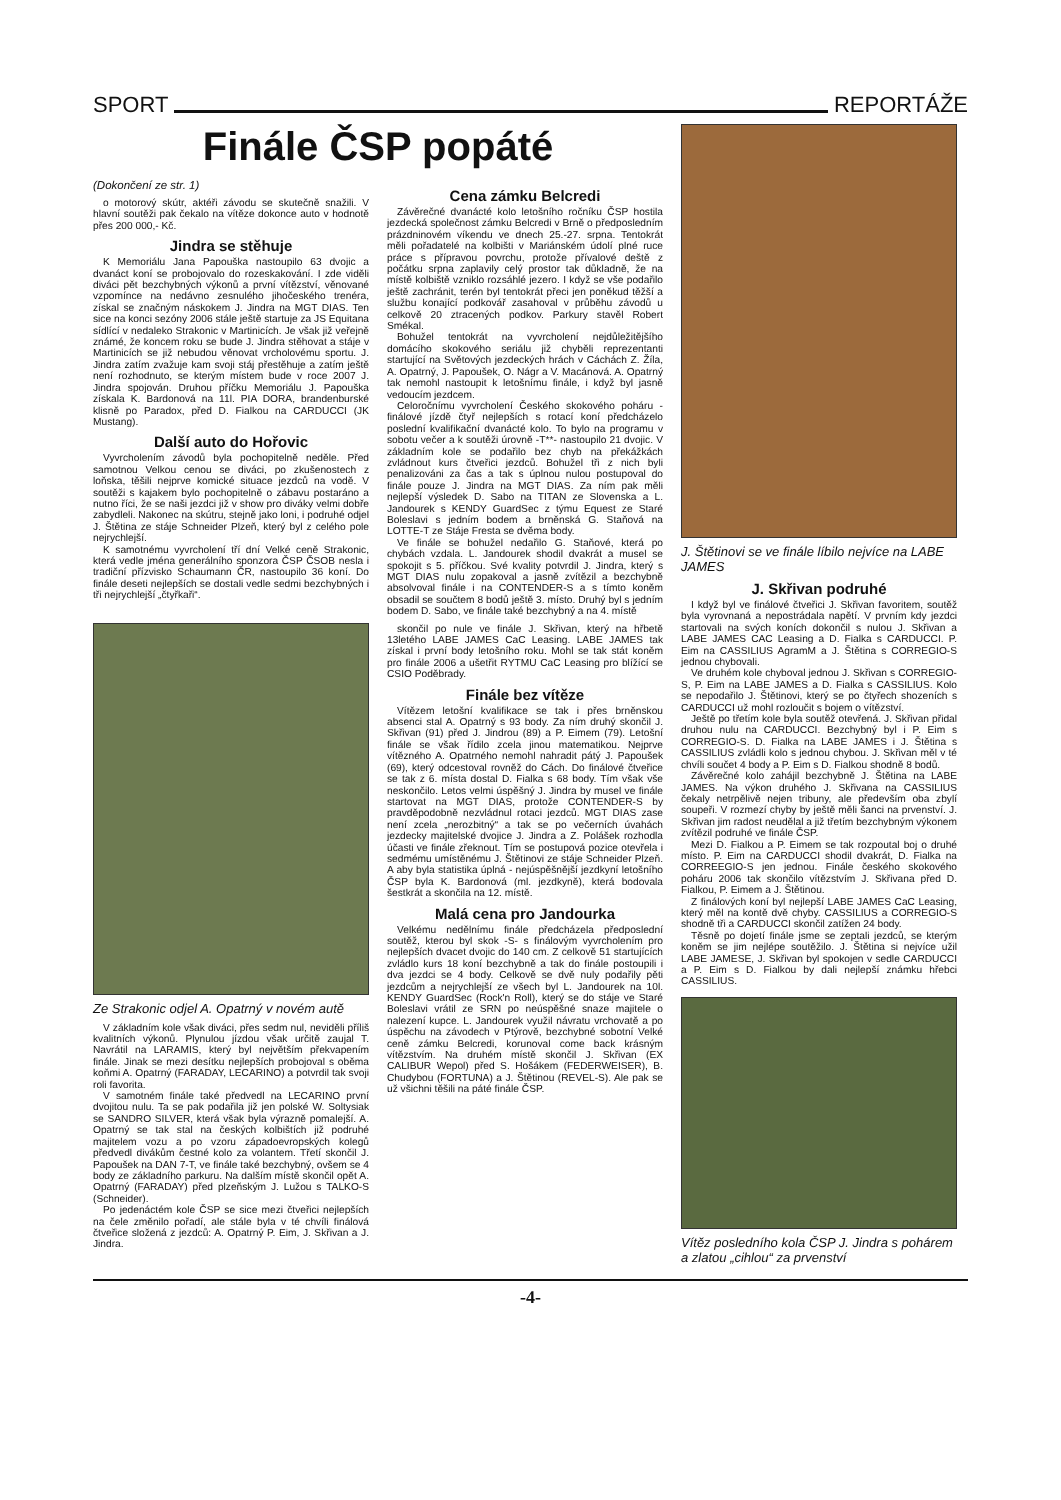SPORT REPORTÁŽE
Finále ČSP popáté
(Dokončení ze str. 1)
o motorový skútr, aktéři závodu se skutečně snažili. V hlavní soutěži pak čekalo na vítěze dokonce auto v hodnotě přes 200 000,- Kč.
Jindra se stěhuje
K Memoriálu Jana Papouška nastoupilo 63 dvojic a dvanáct koní se probojovalo do rozeskakování. I zde viděli diváci pět bezchybných výkonů a první vítězství, věnované vzpomínce na nedávno zesnulého jihočeského trenéra, získal se značným náskokem J. Jindra na MGT DIAS. Ten sice na konci sezóny 2006 stále ještě startuje za JS Equitana sídlící v nedaleko Strakonic v Martinicích. Je však již veřejně známé, že koncem roku se bude J. Jindra stěhovat a stáje v Martinicích se již nebudou věnovat vrcholovému sportu. J. Jindra zatím zvažuje kam svoji stáj přestěhuje a zatím ještě není rozhodnuto, se kterým místem bude v roce 2007 J. Jindra spojován. Druhou příčku Memoriálu J. Papouška získala K. Bardonová na 11l. PIA DORA, brandenburské klisně po Paradox, před D. Fialkou na CARDUCCI (JK Mustang).
Další auto do Hořovic
Vyvrcholením závodů byla pochopitelně neděle. Před samotnou Velkou cenou se diváci, po zkušenostech z loňska, těšili nejprve komické situace jezdců na vodě. V soutěži s kajakem bylo pochopitelně o zábavu postaráno a nutno říci, že se naši jezdci již v show pro diváky velmi dobře zabydleli. Nakonec na skútru, stejně jako loni, i podruhé odjel J. Štětina ze stáje Schneider Plzeň, který byl z celého pole nejrychlejší.
K samotnému vyvrcholení tří dní Velké ceně Strakonic, která vedle jména generálního sponzora ČSP ČSOB nesla i tradiční přízvisko Schaumann ČR, nastoupilo 36 koní. Do finále deseti nejlepších se dostali vedle sedmi bezchybných i tři nejrychlejší „čtyřkaři“.
Cena zámku Belcredi
Závěrečné dvanácté kolo letošního ročníku ČSP hostila jezdecká společnost zámku Belcredi v Brně o předposledním prázdninovém víkendu ve dnech 25.-27. srpna. Tentokrát měli pořadatelé na kolbišti v Mariánském údolí plné ruce práce s přípravou povrchu, protože přívalové deště z počátku srpna zaplavily celý prostor tak důkladně, že na místě kolbiště vzniklo rozsáhlé jezero. I když se vše podařilo ještě zachránit, terén byl tentokrát přeci jen poněkud těžší a službu konající podkovář zasahoval v průběhu závodů u celkově 20 ztracených podkov. Parkury stavěl Robert Smékal.
Bohužel tentokrát na vyvrcholení nejdůležitějšího domácího skokového seriálu již chyběli reprezentanti startující na Světových jezdeckých hrách v Cáchách Z. Žíla, A. Opatrný, J. Papoušek, O. Nágr a V. Macánová. A. Opatrný tak nemohl nastoupit k letošnímu finále, i když byl jasně vedoucím jezdcem.
Celoročnímu vyvrcholení Českého skokového poháru - finálové jízdě čtyř nejlepších s rotací koní předcházelo poslední kvalifikační dvanácté kolo. To bylo na programu v sobotu večer a k soutěži úrovně -T**- nastoupilo 21 dvojic. V základním kole se podařilo bez chyb na překážkách zvládnout kurs čtveřici jezdců. Bohužel tři z nich byli penalizováni za čas a tak s úplnou nulou postupoval do finále pouze J. Jindra na MGT DIAS. Za ním pak měli nejlepší výsledek D. Sabo na TITAN ze Slovenska a L. Jandourek s KENDY GuardSec z týmu Equest ze Staré Boleslavi s jedním bodem a brněnská G. Staňová na LOTTE-T ze Stáje Fresta se dvěma body.
Ve finále se bohužel nedařilo G. Staňové, která po chybách vzdala. L. Jandourek shodil dvakrát a musel se spokojit s 5. příčkou. Své kvality potvrdil J. Jindra, který s MGT DIAS nulu zopakoval a jasně zvítězil a bezchybně absolvoval finále i na CONTENDER-S a s tímto koněm obsadil se součtem 8 bodů ještě 3. místo. Druhý byl s jedním bodem D. Sabo, ve finále také bezchybný a na 4. místě
Ze Strakonic odjel A. Opatrný v novém autě
V základním kole však diváci, přes sedm nul, neviděli příliš kvalitních výkonů. Plynulou jízdou však určitě zaujal T. Navrátil na LARAMIS, který byl největším překvapením finále. Jinak se mezi desítku nejlepších probojoval s oběma koňmi A. Opatrný (FARADAY, LECARINO) a potvrdil tak svoji roli favorita.
V samotném finále také předvedl na LECARINO první dvojitou nulu. Ta se pak podařila již jen polské W. Soltysiak se SANDRO SILVER, která však byla výrazně pomalejší. A. Opatrný se tak stal na českých kolbištích již podruhé majitelem vozu a po vzoru západoevropských kolegů předvedl divákům čestné kolo za volantem. Třetí skončil J. Papoušek na DAN 7-T, ve finále také bezchybný, ovšem se 4 body ze základního parkuru. Na dalším místě skončil opět A. Opatrný (FARADAY) před plzeňským J. Lužou s TALKO-S (Schneider).
Po jedenáctém kole ČSP se sice mezi čtveřici nejlepších na čele změnilo pořadí, ale stále byla v té chvíli finálová čtveřice složená z jezdců: A. Opatrný P. Eim, J. Skřivan a J. Jindra.
skončil po nule ve finále J. Skřivan, který na hřbetě 13letého LABE JAMES CaC Leasing. LABE JAMES tak získal i první body letošního roku. Mohl se tak stát koněm pro finále 2006 a ušetřit RYTMU CaC Leasing pro blížící se CSIO Poděbrady.
Finále bez vítěze
Vítězem letošní kvalifikace se tak i přes brněnskou absenci stal A. Opatrný s 93 body. Za ním druhý skončil J. Skřivan (91) před J. Jindrou (89) a P. Eimem (79). Letošní finále se však řídilo zcela jinou matematikou. Nejprve vítězného A. Opatrného nemohl nahradit pátý J. Papoušek (69), který odcestoval rovněž do Cách. Do finálové čtveřice se tak z 6. místa dostal D. Fialka s 68 body. Tím však vše neskončilo. Letos velmi úspěšný J. Jindra by musel ve finále startovat na MGT DIAS, protože CONTENDER-S by pravděpodobně nezvládnul rotaci jezdců. MGT DIAS zase není zcela „nerozbitný“ a tak se po večerních úvahách jezdecky majitelské dvojice J. Jindra a Z. Polášek rozhodla účasti ve finále zřeknout. Tím se postupová pozice otevřela i sedmému umístěnému J. Štětinovi ze stáje Schneider Plzeň. A aby byla statistika úplná - nejúspěšnější jezdkyní letošního ČSP byla K. Bardonová (ml. jezdkyně), která bodovala šestkrát a skončila na 12. místě.
Malá cena pro Jandourka
Velkému nedělnímu finále předcházela předposlední soutěž, kterou byl skok -S- s finálovým vyvrcholením pro nejlepších dvacet dvojic do 140 cm. Z celkově 51 startujících zvládlo kurs 18 koní bezchybně a tak do finále postoupili i dva jezdci se 4 body. Celkově se dvě nuly podařily pěti jezdcům a nejrychlejší ze všech byl L. Jandourek na 10l. KENDY GuardSec (Rock'n Roll), který se do stáje ve Staré Boleslavi vrátil ze SRN po neúspěšné snaze majitele o nalezení kupce. L. Jandourek využil návratu vrchovatě a po úspěchu na závodech v Ptýrově, bezchybné sobotní Velké ceně zámku Belcredi, korunoval come back krásným vítězstvím. Na druhém místě skončil J. Skřivan (EX CALIBUR Wepol) před S. Hošákem (FEDERWEISER), B. Chudybou (FORTUNA) a J. Štětinou (REVEL-S). Ale pak se už všichni těšili na páté finále ČSP.
J. Štětinovi se ve finále líbilo nejvíce na LABE JAMES
J. Skřivan podruhé
I když byl ve finálové čtveřici J. Skřivan favoritem, soutěž byla vyrovnaná a nepostrádala napětí. V prvním kdy jezdci startovali na svých koních dokončil s nulou J. Skřivan a LABE JAMES CAC Leasing a D. Fialka s CARDUCCI. P. Eim na CASSILIUS AgramM a J. Štětina s CORREGIO-S jednou chybovali.
Ve druhém kole chyboval jednou J. Skřivan s CORREGIO-S, P. Eim na LABE JAMES a D. Fialka s CASSILIUS. Kolo se nepodařilo J. Štětinovi, který se po čtyřech shozeních s CARDUCCI už mohl rozloučit s bojem o vítězství.
Ještě po třetím kole byla soutěž otevřená. J. Skřivan přidal druhou nulu na CARDUCCI. Bezchybný byl i P. Eim s CORREGIO-S. D. Fialka na LABE JAMES i J. Štětina s CASSILIUS zvládli kolo s jednou chybou. J. Skřivan měl v té chvíli součet 4 body a P. Eim s D. Fialkou shodně 8 bodů.
Závěrečné kolo zahájil bezchybně J. Štětina na LABE JAMES. Na výkon druhého J. Skřivana na CASSILIUS čekaly netrpělivě nejen tribuny, ale především oba zbylí soupeři. V rozmezí chyby by ještě měli šanci na prvenství. J. Skřivan jim radost neudělal a již třetím bezchybným výkonem zvítězil podruhé ve finále ČSP.
Mezi D. Fialkou a P. Eimem se tak rozpoutal boj o druhé místo. P. Eim na CARDUCCI shodil dvakrát, D. Fialka na CORREEGIO-S jen jednou. Finále českého skokového poháru 2006 tak skončilo vítězstvím J. Skřivana před D. Fialkou, P. Eimem a J. Štětinou.
Z finálových koní byl nejlepší LABE JAMES CaC Leasing, který měl na kontě dvě chyby. CASSILIUS a CORREGIO-S shodně tři a CARDUCCI skončil zatížen 24 body.
Těsně po dojetí finále jsme se zeptali jezdců, se kterým koněm se jim nejlépe soutěžilo. J. Štětina si nejvíce užil LABE JAMESE, J. Skřivan byl spokojen v sedle CARDUCCI a P. Eim s D. Fialkou by dali nejlepší známku hřebci CASSILIUS.
Vítěz posledního kola ČSP J. Jindra s pohárem a zlatou „cihlou“ za prvenství
-4-